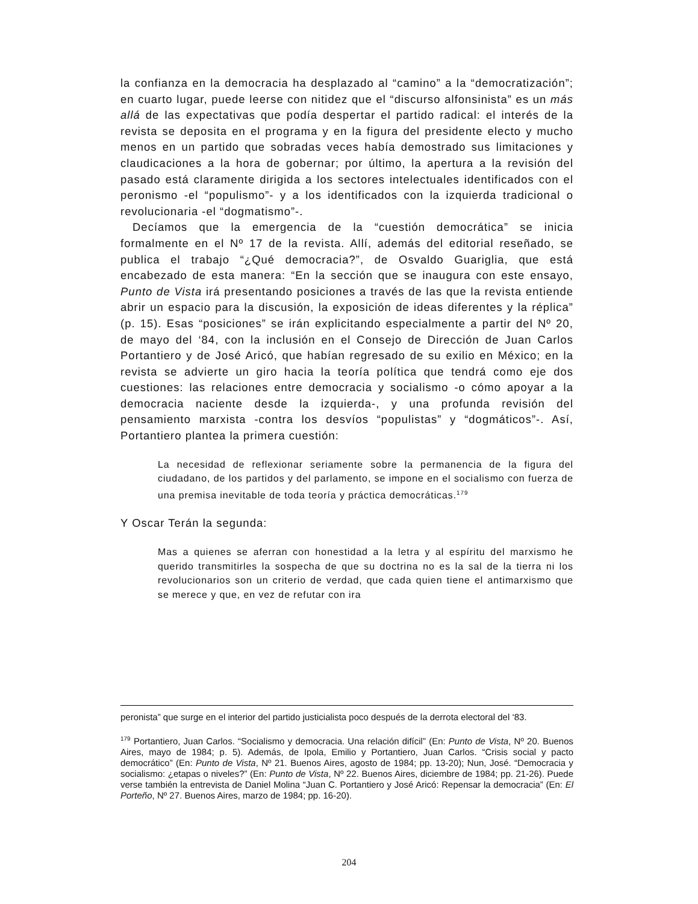la confianza en la democracia ha desplazado al “camino” a la “democratización”; en cuarto lugar, puede leerse con nitidez que el “discurso alfonsinista” es un más allá de las expectativas que podía despertar el partido radical: el interés de la revista se deposita en el programa y en la figura del presidente electo y mucho menos en un partido que sobradas veces había demostrado sus limitaciones y claudicaciones a la hora de gobernar; por último, la apertura a la revisión del pasado está claramente dirigida a los sectores intelectuales identificados con el peronismo -el “populismo”- y a los identificados con la izquierda tradicional o revolucionaria -el “dogmatismo”-.
Decíamos que la emergencia de la “cuestión democrática” se inicia formalmente en el Nº 17 de la revista. Allí, además del editorial reseñado, se publica el trabajo “¿Qué democracia?”, de Osvaldo Guariglia, que está encabezado de esta manera: “En la sección que se inaugura con este ensayo, Punto de Vista irá presentando posiciones a través de las que la revista entiende abrir un espacio para la discusión, la exposición de ideas diferentes y la réplica” (p. 15). Esas “posiciones” se irán explicitando especialmente a partir del Nº 20, de mayo del ‘84, con la inclusión en el Consejo de Dirección de Juan Carlos Portantiero y de José Aricó, que habían regresado de su exilio en México; en la revista se advierte un giro hacia la teoría política que tendrá como eje dos cuestiones: las relaciones entre democracia y socialismo -o cómo apoyar a la democracia naciente desde la izquierda-, y una profunda revisión del pensamiento marxista -contra los desvíos “populistas” y “dogmáticos”-. Así, Portantiero plantea la primera cuestión:
La necesidad de reflexionar seriamente sobre la permanencia de la figura del ciudadano, de los partidos y del parlamento, se impone en el socialismo con fuerza de una premisa inevitable de toda teoría y práctica democráticas.<sup>179</sup>
Y Oscar Terán la segunda:
Mas a quienes se aferran con honestidad a la letra y al espíritu del marxismo he querido transmitirles la sospecha de que su doctrina no es la sal de la tierra ni los revolucionarios son un criterio de verdad, que cada quien tiene el antimarxismo que se merece y que, en vez de refutar con ira
peronista” que surge en el interior del partido justicialista poco después de la derrota electoral del ‘83.
<sup>179</sup> Portantiero, Juan Carlos. “Socialismo y democracia. Una relación difícil” (En: Punto de Vista, Nº 20. Buenos Aires, mayo de 1984; p. 5). Además, de Ipola, Emilio y Portantiero, Juan Carlos. “Crisis social y pacto democrático” (En: Punto de Vista, Nº 21. Buenos Aires, agosto de 1984; pp. 13-20); Nun, José. “Democracia y socialismo: ¿etapas o niveles?” (En: Punto de Vista, Nº 22. Buenos Aires, diciembre de 1984; pp. 21-26). Puede verse también la entrevista de Daniel Molina “Juan C. Portantiero y José Aricó: Repensar la democracia” (En: El Porteño, Nº 27. Buenos Aires, marzo de 1984; pp. 16-20).
204